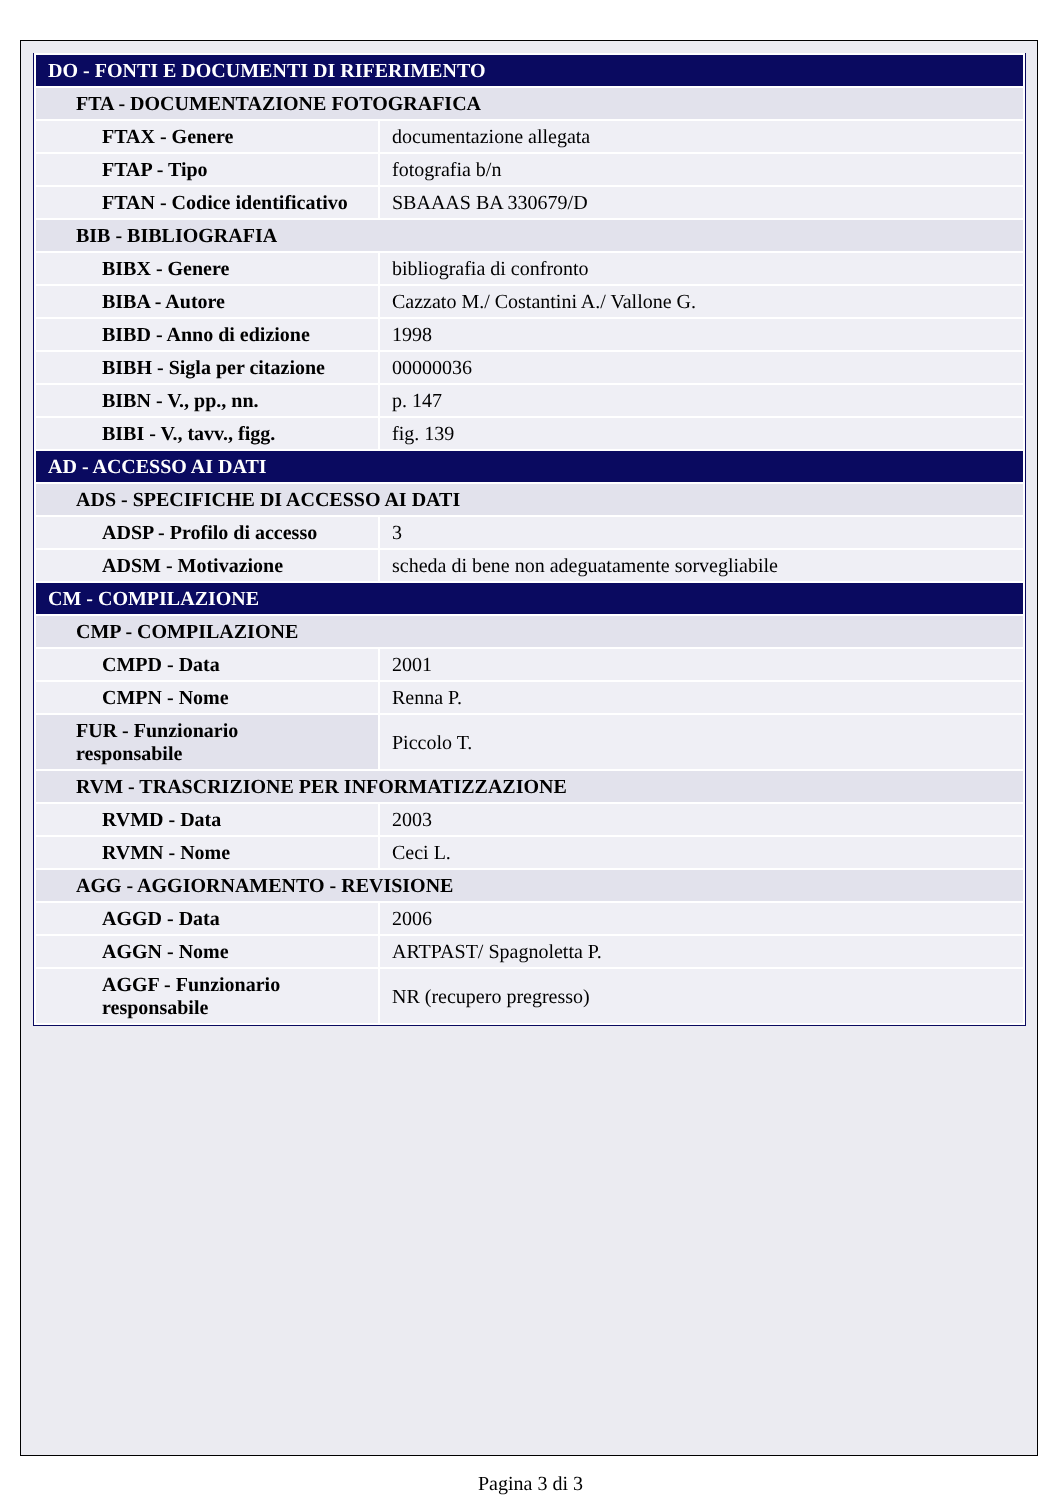| DO - FONTI E DOCUMENTI DI RIFERIMENTO | |
| FTA - DOCUMENTAZIONE FOTOGRAFICA | |
| FTAX - Genere | documentazione allegata |
| FTAP - Tipo | fotografia b/n |
| FTAN - Codice identificativo | SBAAAS BA 330679/D |
| BIB - BIBLIOGRAFIA | |
| BIBX - Genere | bibliografia di confronto |
| BIBA - Autore | Cazzato M./ Costantini A./ Vallone G. |
| BIBD - Anno di edizione | 1998 |
| BIBH - Sigla per citazione | 00000036 |
| BIBN - V., pp., nn. | p. 147 |
| BIBI - V., tavv., figg. | fig. 139 |
| AD - ACCESSO AI DATI | |
| ADS - SPECIFICHE DI ACCESSO AI DATI | |
| ADSP - Profilo di accesso | 3 |
| ADSM - Motivazione | scheda di bene non adeguatamente sorvegliabile |
| CM - COMPILAZIONE | |
| CMP - COMPILAZIONE | |
| CMPD - Data | 2001 |
| CMPN - Nome | Renna P. |
| FUR - Funzionario responsabile | Piccolo T. |
| RVM - TRASCRIZIONE PER INFORMATIZZAZIONE | |
| RVMD - Data | 2003 |
| RVMN - Nome | Ceci L. |
| AGG - AGGIORNAMENTO - REVISIONE | |
| AGGD - Data | 2006 |
| AGGN - Nome | ARTPAST/ Spagnoletta P. |
| AGGF - Funzionario responsabile | NR (recupero pregresso) |
Pagina 3 di 3